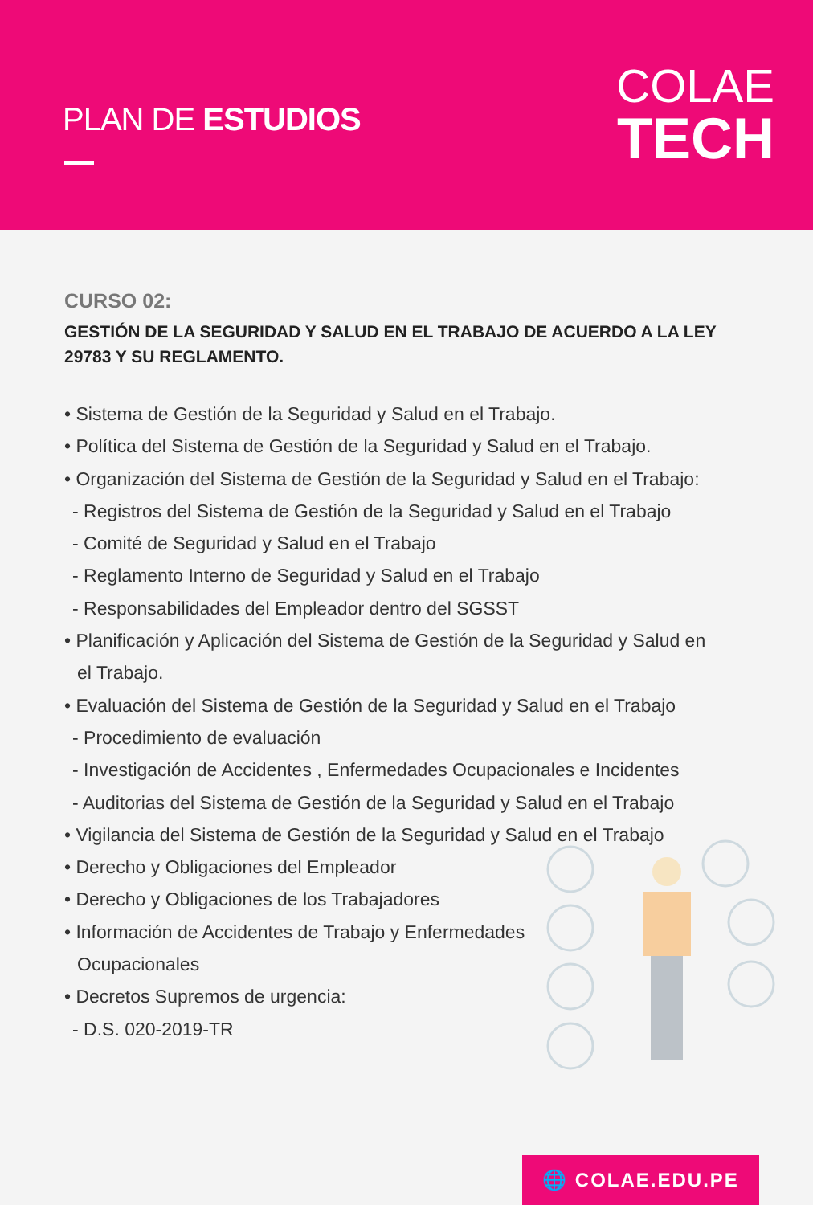PLAN DE ESTUDIOS
COLAE
TECH
CURSO 02:
GESTIÓN DE LA SEGURIDAD Y SALUD EN EL TRABAJO DE ACUERDO A LA LEY 29783 Y SU REGLAMENTO.
• Sistema de Gestión de la Seguridad y Salud en el Trabajo.
• Política del Sistema de Gestión de la Seguridad y Salud en el Trabajo.
• Organización del Sistema de Gestión de la Seguridad y Salud en el Trabajo:
- Registros del Sistema de Gestión de la Seguridad y Salud en el Trabajo
- Comité de Seguridad y Salud en el Trabajo
- Reglamento Interno de Seguridad y Salud en el Trabajo
- Responsabilidades del Empleador dentro del SGSST
• Planificación y Aplicación del Sistema de Gestión de la Seguridad y Salud en
el Trabajo.
• Evaluación del Sistema de Gestión de la Seguridad y Salud en el Trabajo
- Procedimiento de evaluación
- Investigación de Accidentes , Enfermedades Ocupacionales e Incidentes
- Auditorias del Sistema de Gestión de la Seguridad y Salud en el Trabajo
• Vigilancia del Sistema de Gestión de la Seguridad y Salud en el Trabajo
• Derecho y Obligaciones del Empleador
• Derecho y Obligaciones de los Trabajadores
• Información de Accidentes de Trabajo y Enfermedades
Ocupacionales
• Decretos Supremos de urgencia:
- D.S. 020-2019-TR
🌐 COLAE.EDU.PE